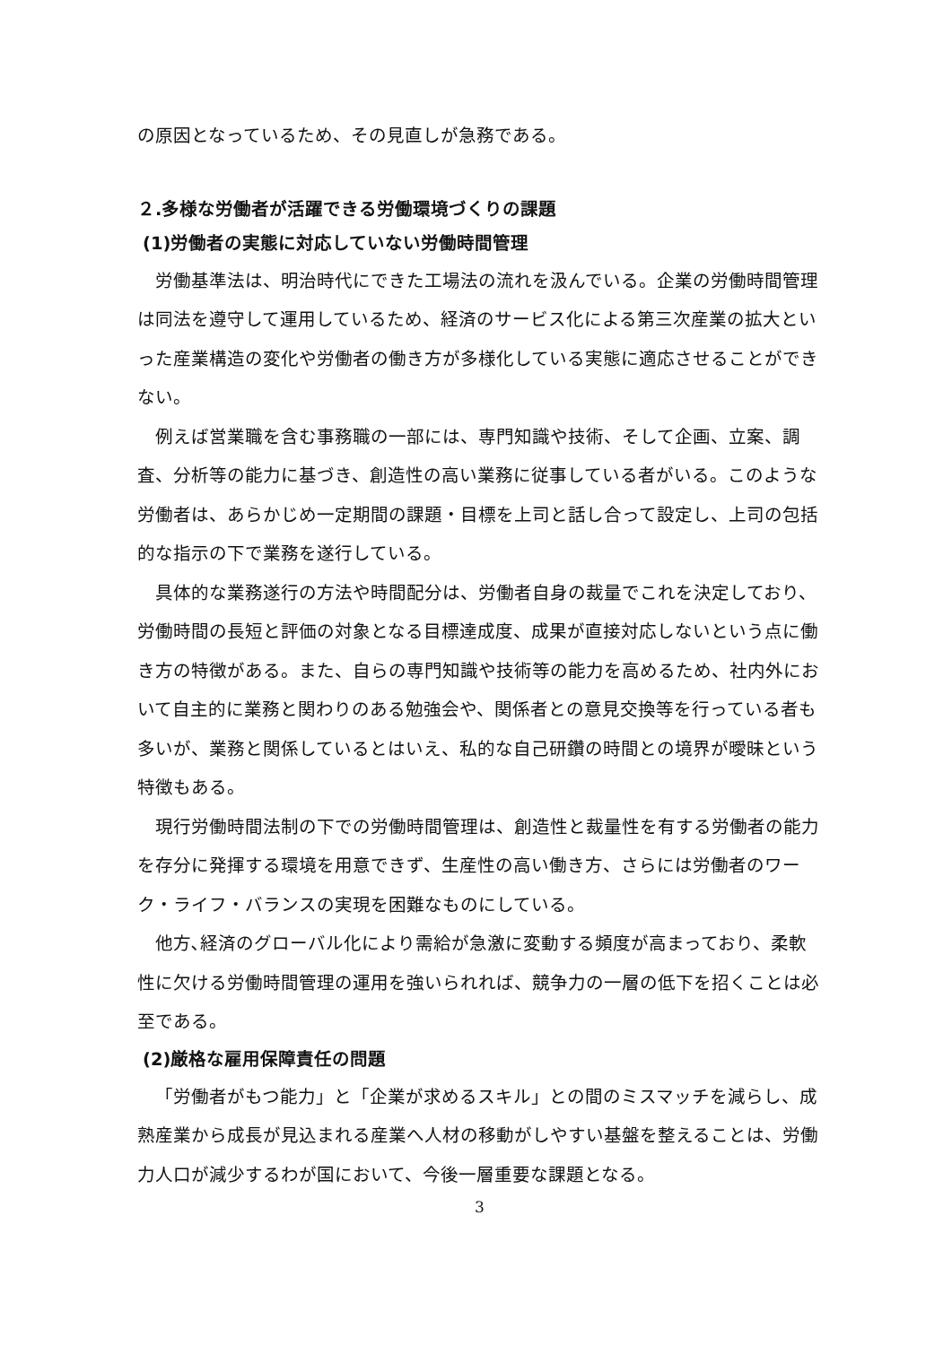の原因となっているため、その見直しが急務である。
２.多様な労働者が活躍できる労働環境づくりの課題
(1)労働者の実態に対応していない労働時間管理
労働基準法は、明治時代にできた工場法の流れを汲んでいる。企業の労働時間管理は同法を遵守して運用しているため、経済のサービス化による第三次産業の拡大といった産業構造の変化や労働者の働き方が多様化している実態に適応させることができない。
例えば営業職を含む事務職の一部には、専門知識や技術、そして企画、立案、調査、分析等の能力に基づき、創造性の高い業務に従事している者がいる。このような労働者は、あらかじめ一定期間の課題・目標を上司と話し合って設定し、上司の包括的な指示の下で業務を遂行している。
具体的な業務遂行の方法や時間配分は、労働者自身の裁量でこれを決定しており、労働時間の長短と評価の対象となる目標達成度、成果が直接対応しないという点に働き方の特徴がある。また、自らの専門知識や技術等の能力を高めるため、社内外において自主的に業務と関わりのある勉強会や、関係者との意見交換等を行っている者も多いが、業務と関係しているとはいえ、私的な自己研鑽の時間との境界が曖昧という特徴もある。
現行労働時間法制の下での労働時間管理は、創造性と裁量性を有する労働者の能力を存分に発揮する環境を用意できず、生産性の高い働き方、さらには労働者のワーク・ライフ・バランスの実現を困難なものにしている。
他方､経済のグローバル化により需給が急激に変動する頻度が高まっており、柔軟性に欠ける労働時間管理の運用を強いられれば、競争力の一層の低下を招くことは必至である。
(2)厳格な雇用保障責任の問題
「労働者がもつ能力」と「企業が求めるスキル」との間のミスマッチを減らし、成熟産業から成長が見込まれる産業へ人材の移動がしやすい基盤を整えることは、労働力人口が減少するわが国において、今後一層重要な課題となる。
3